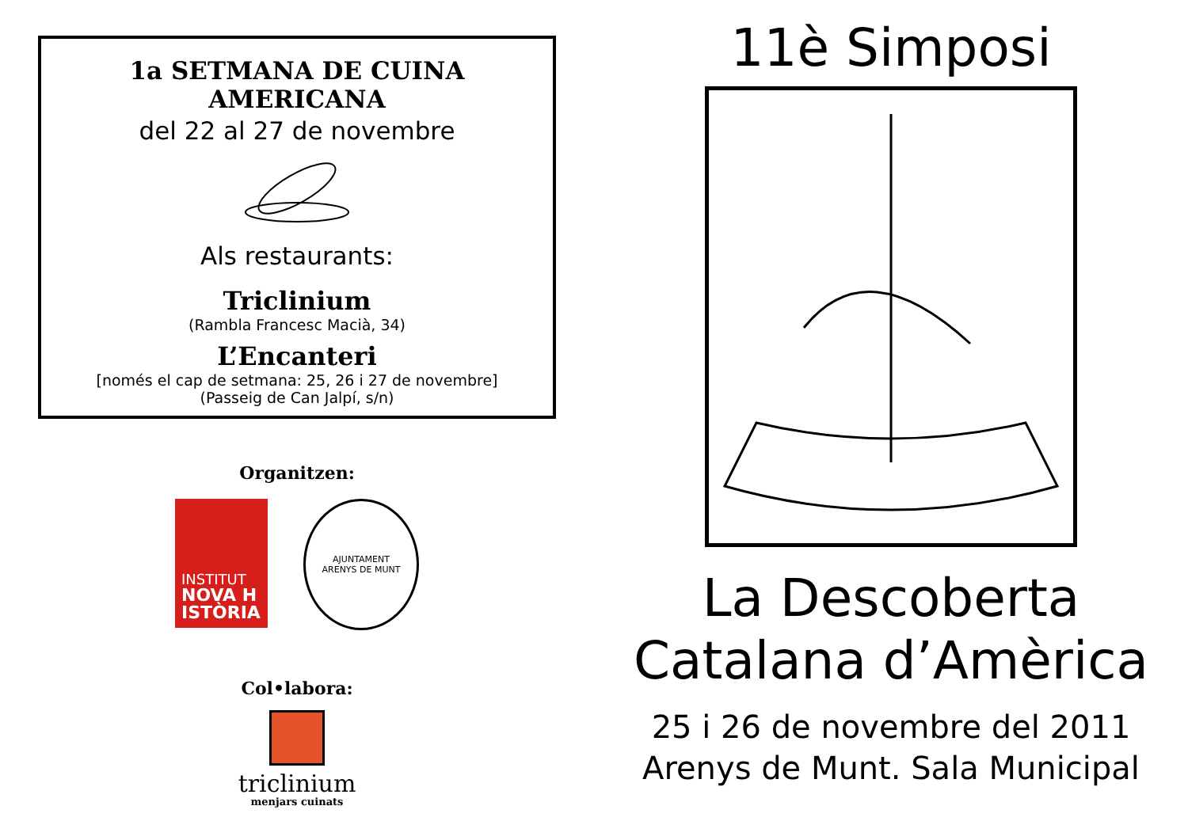1a SETMANA DE CUINA AMERICANA
del 22 al 27 de novembre
Als restaurants:
Triclinium
(Rambla Francesc Macià, 34)
L’Encanteri
[només el cap de setmana: 25, 26 i 27 de novembre]
(Passeig de Can Jalpí, s/n)
Organitzen:
INSTITUT
NOVA H
ISTÒRIA
AJUNTAMENT
ARENYS DE MUNT
Col•labora:
triclinium
menjars cuinats
11è Simposi
La Descoberta
Catalana d’Amèrica
25 i 26 de novembre del 2011
Arenys de Munt. Sala Municipal